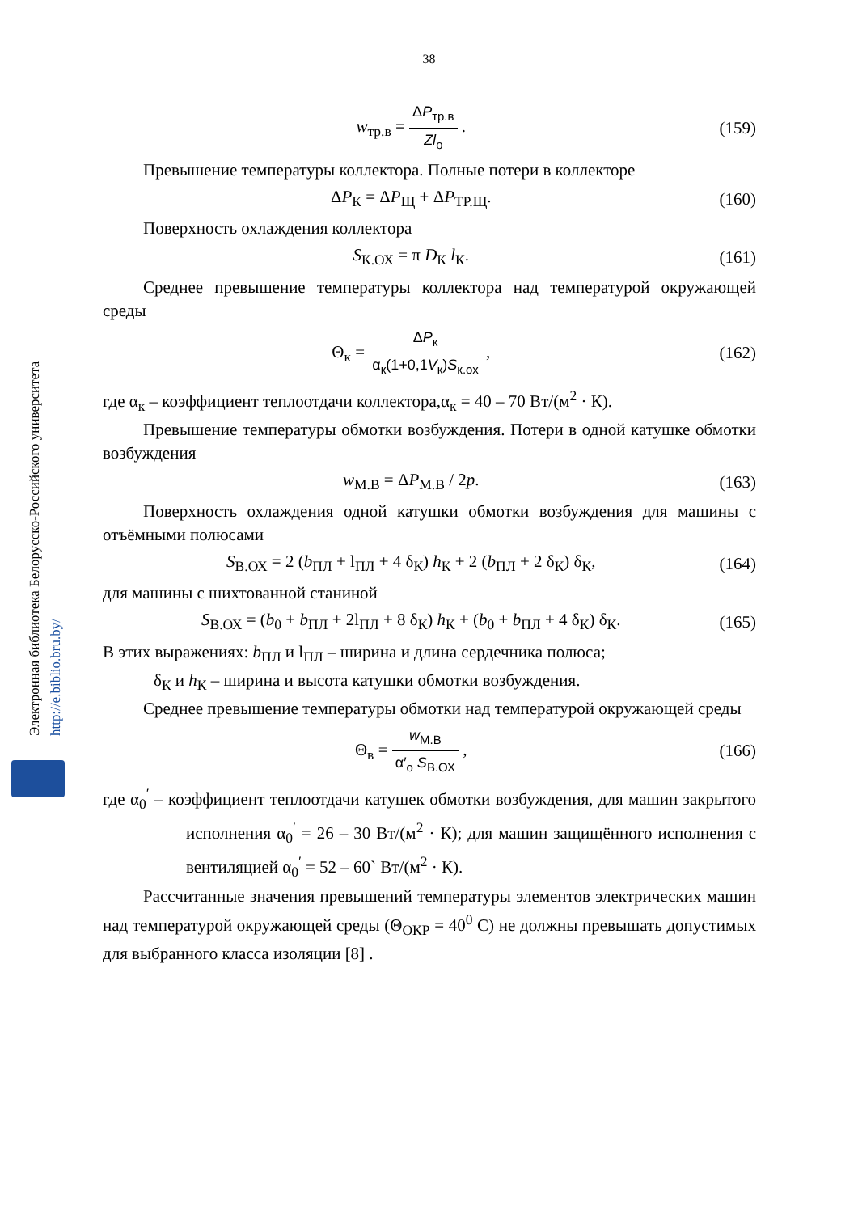38
Электронная библиотека Белорусско-Российского университета
http://e.biblio.bru.by/
w<sub>тр.в</sub> = ΔP<sub>тр.в</sub> Zl<sub>о</sub> . (159)
Превышение температуры коллектора. Полные потери в коллекторе
ΔP<sub>К</sub> = ΔP<sub>Щ</sub> + ΔP<sub>ТР.Щ</sub>. (160)
Поверхность охлаждения коллектора
S<sub>К.ОХ</sub> = π D<sub>К</sub> l<sub>К</sub>. (161)
Среднее превышение температуры коллектора над температурой окружающей среды
Θ<sub>к</sub> = ΔP<sub>к</sub> α<sub>к</sub>(1+0,1V<sub>к</sub>)S<sub>к.ох</sub> , (162)
где α<sub>к</sub> – коэффициент теплоотдачи коллектора,α<sub>к</sub> = 40 – 70 Вт/(м<sup>2</sup> · К).
Превышение температуры обмотки возбуждения. Потери в одной катушке обмотки возбуждения
w<sub>М.В</sub> = ΔP<sub>М.В</sub> / 2p. (163)
Поверхность охлаждения одной катушки обмотки возбуждения для машины с отъёмными полюсами
S<sub>В.ОХ</sub> = 2 (b<sub>ПЛ</sub> + l<sub>ПЛ</sub> + 4 δ<sub>К</sub>) h<sub>К</sub> + 2 (b<sub>ПЛ</sub> + 2 δ<sub>К</sub>) δ<sub>К</sub>,
(164)
для машины с шихтованной станиной
S<sub>В.ОХ</sub> = (b<sub>0</sub> + b<sub>ПЛ</sub> + 2l<sub>ПЛ</sub> + 8 δ<sub>К</sub>) h<sub>К</sub> + (b<sub>0</sub> + b<sub>ПЛ</sub> + 4 δ<sub>К</sub>) δ<sub>К</sub>.
(165)
В этих выражениях: b<sub>ПЛ</sub> и l<sub>ПЛ</sub> – ширина и длина сердечника полюса;
δ<sub>К</sub> и h<sub>К</sub> – ширина и высота катушки обмотки возбуждения.
Среднее превышение температуры обмотки над температурой окружающей среды
Θ<sub>в</sub> = w<sub>М.В</sub> α′<sub>о</sub> S<sub>В.ОХ</sub> , (166)
где α<sub>0</sub><sup>′</sup> – коэффициент теплоотдачи катушек обмотки возбуждения, для машин закрытого исполнения α<sub>0</sub><sup>′</sup> = 26 – 30 Вт/(м<sup>2</sup> · К); для машин защищённого исполнения с вентиляцией α<sub>0</sub><sup>′</sup> = 52 – 60` Вт/(м<sup>2</sup> · К).
Рассчитанные значения превышений температуры элементов электрических машин над температурой окружающей среды (Θ<sub>ОКР</sub> = 40<sup>0</sup> С) не должны превышать допустимых для выбранного класса изоляции [8] .